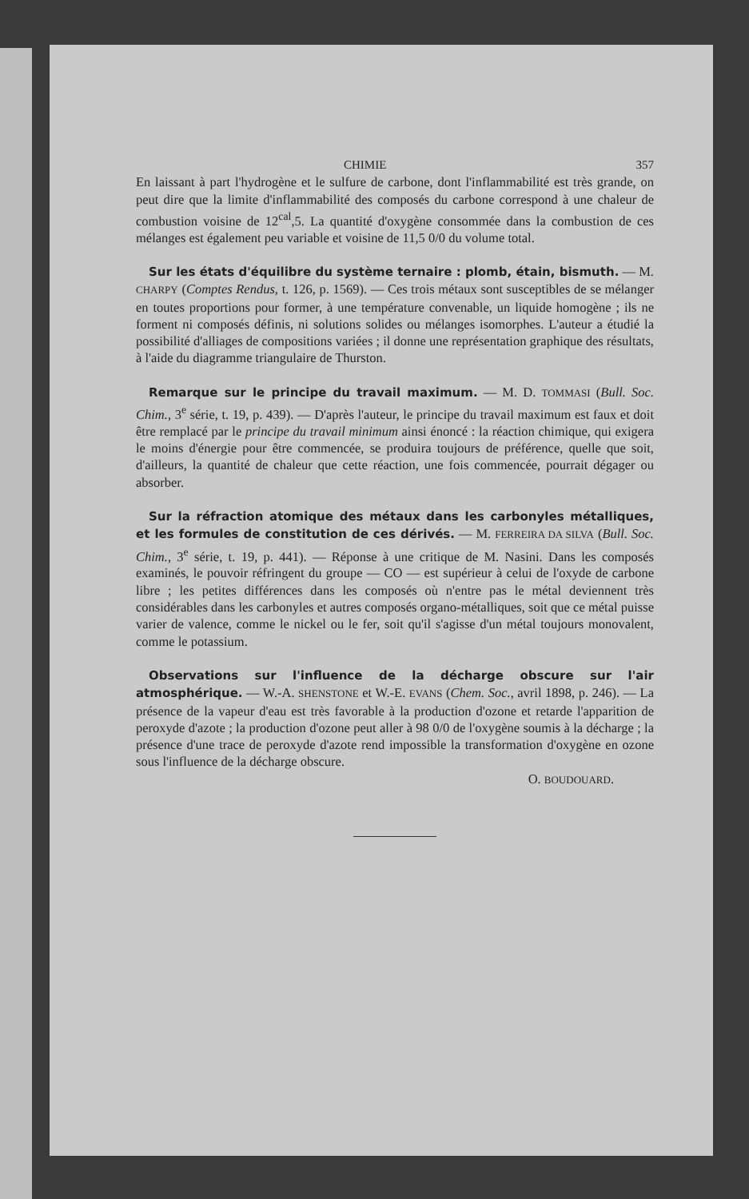CHIMIE 357
En laissant à part l'hydrogène et le sulfure de carbone, dont l'inflammabilité est très grande, on peut dire que la limite d'inflammabilité des composés du carbone correspond à une chaleur de combustion voisine de 12<sup>cal</sup>,5. La quantité d'oxygène consommée dans la combustion de ces mélanges est également peu variable et voisine de 11,5 0/0 du volume total.
Sur les états d'équilibre du système ternaire : plomb, étain, bismuth. — M. CHARPY (Comptes Rendus, t. 126, p. 1569). — Ces trois métaux sont susceptibles de se mélanger en toutes proportions pour former, à une température convenable, un liquide homogène ; ils ne forment ni composés définis, ni solutions solides ou mélanges isomorphes. L'auteur a étudié la possibilité d'alliages de compositions variées ; il donne une représentation graphique des résultats, à l'aide du diagramme triangulaire de Thurston.
Remarque sur le principe du travail maximum. — M. D. TOMMASI (Bull. Soc. Chim., 3<sup>e</sup> série, t. 19, p. 439). — D'après l'auteur, le principe du travail maximum est faux et doit être remplacé par le principe du travail minimum ainsi énoncé : la réaction chimique, qui exigera le moins d'énergie pour être commencée, se produira toujours de préférence, quelle que soit, d'ailleurs, la quantité de chaleur que cette réaction, une fois commencée, pourrait dégager ou absorber.
Sur la réfraction atomique des métaux dans les carbonyles métalliques, et les formules de constitution de ces dérivés. — M. FERREIRA DA SILVA (Bull. Soc. Chim., 3<sup>e</sup> série, t. 19, p. 441). — Réponse à une critique de M. Nasini. Dans les composés examinés, le pouvoir réfringent du groupe — CO — est supérieur à celui de l'oxyde de carbone libre ; les petites différences dans les composés où n'entre pas le métal deviennent très considérables dans les carbonyles et autres composés organo-métalliques, soit que ce métal puisse varier de valence, comme le nickel ou le fer, soit qu'il s'agisse d'un métal toujours monovalent, comme le potassium.
Observations sur l'influence de la décharge obscure sur l'air atmosphérique. — W.-A. SHENSTONE et W.-E. EVANS (Chem. Soc., avril 1898, p. 246). — La présence de la vapeur d'eau est très favorable à la production d'ozone et retarde l'apparition de peroxyde d'azote ; la production d'ozone peut aller à 98 0/0 de l'oxygène soumis à la décharge ; la présence d'une trace de peroxyde d'azote rend impossible la transformation d'oxygène en ozone sous l'influence de la décharge obscure.
O. BOUDOUARD.